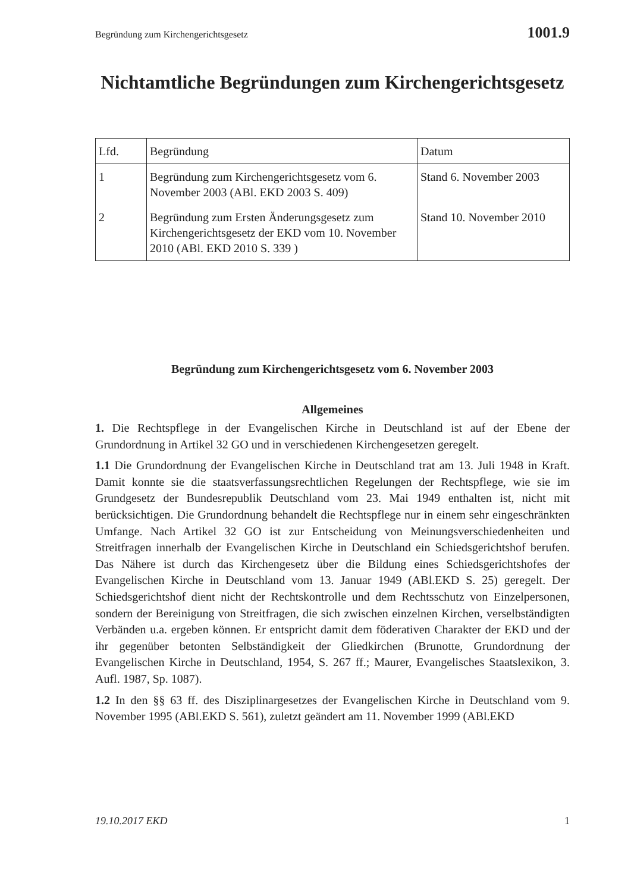Begründung zum Kirchengerichtsgesetz 1001.9
Nichtamtliche Begründungen zum Kirchengerichtsgesetz
| Lfd. | Begründung | Datum |
| --- | --- | --- |
| 1 | Begründung zum Kirchengerichtsgesetz vom 6. November 2003 (ABl. EKD 2003 S. 409) | Stand 6. November 2003 |
| 2 | Begründung zum Ersten Änderungsgesetz zum Kirchengerichtsgesetz der EKD vom 10. November 2010 (ABl. EKD 2010 S. 339 ) | Stand 10. November 2010 |
Begründung zum Kirchengerichtsgesetz vom 6. November 2003
Allgemeines
1. Die Rechtspflege in der Evangelischen Kirche in Deutschland ist auf der Ebene der Grundordnung in Artikel 32 GO und in verschiedenen Kirchengesetzen geregelt.
1.1 Die Grundordnung der Evangelischen Kirche in Deutschland trat am 13. Juli 1948 in Kraft. Damit konnte sie die staatsverfassungsrechtlichen Regelungen der Rechtspflege, wie sie im Grundgesetz der Bundesrepublik Deutschland vom 23. Mai 1949 enthalten ist, nicht mit berücksichtigen. Die Grundordnung behandelt die Rechtspflege nur in einem sehr eingeschränkten Umfange. Nach Artikel 32 GO ist zur Entscheidung von Meinungsverschiedenheiten und Streitfragen innerhalb der Evangelischen Kirche in Deutschland ein Schiedsgerichtshof berufen. Das Nähere ist durch das Kirchengesetz über die Bildung eines Schiedsgerichtshofes der Evangelischen Kirche in Deutschland vom 13. Januar 1949 (ABl.EKD S. 25) geregelt. Der Schiedsgerichtshof dient nicht der Rechtskontrolle und dem Rechtsschutz von Einzelpersonen, sondern der Bereinigung von Streitfragen, die sich zwischen einzelnen Kirchen, verselbständigten Verbänden u.a. ergeben können. Er entspricht damit dem föderativen Charakter der EKD und der ihr gegenüber betonten Selbständigkeit der Gliedkirchen (Brunotte, Grundordnung der Evangelischen Kirche in Deutschland, 1954, S. 267 ff.; Maurer, Evangelisches Staatslexikon, 3. Aufl. 1987, Sp. 1087).
1.2 In den §§ 63 ff. des Disziplinargesetzes der Evangelischen Kirche in Deutschland vom 9. November 1995 (ABl.EKD S. 561), zuletzt geändert am 11. November 1999 (ABl.EKD
19.10.2017 EKD 1